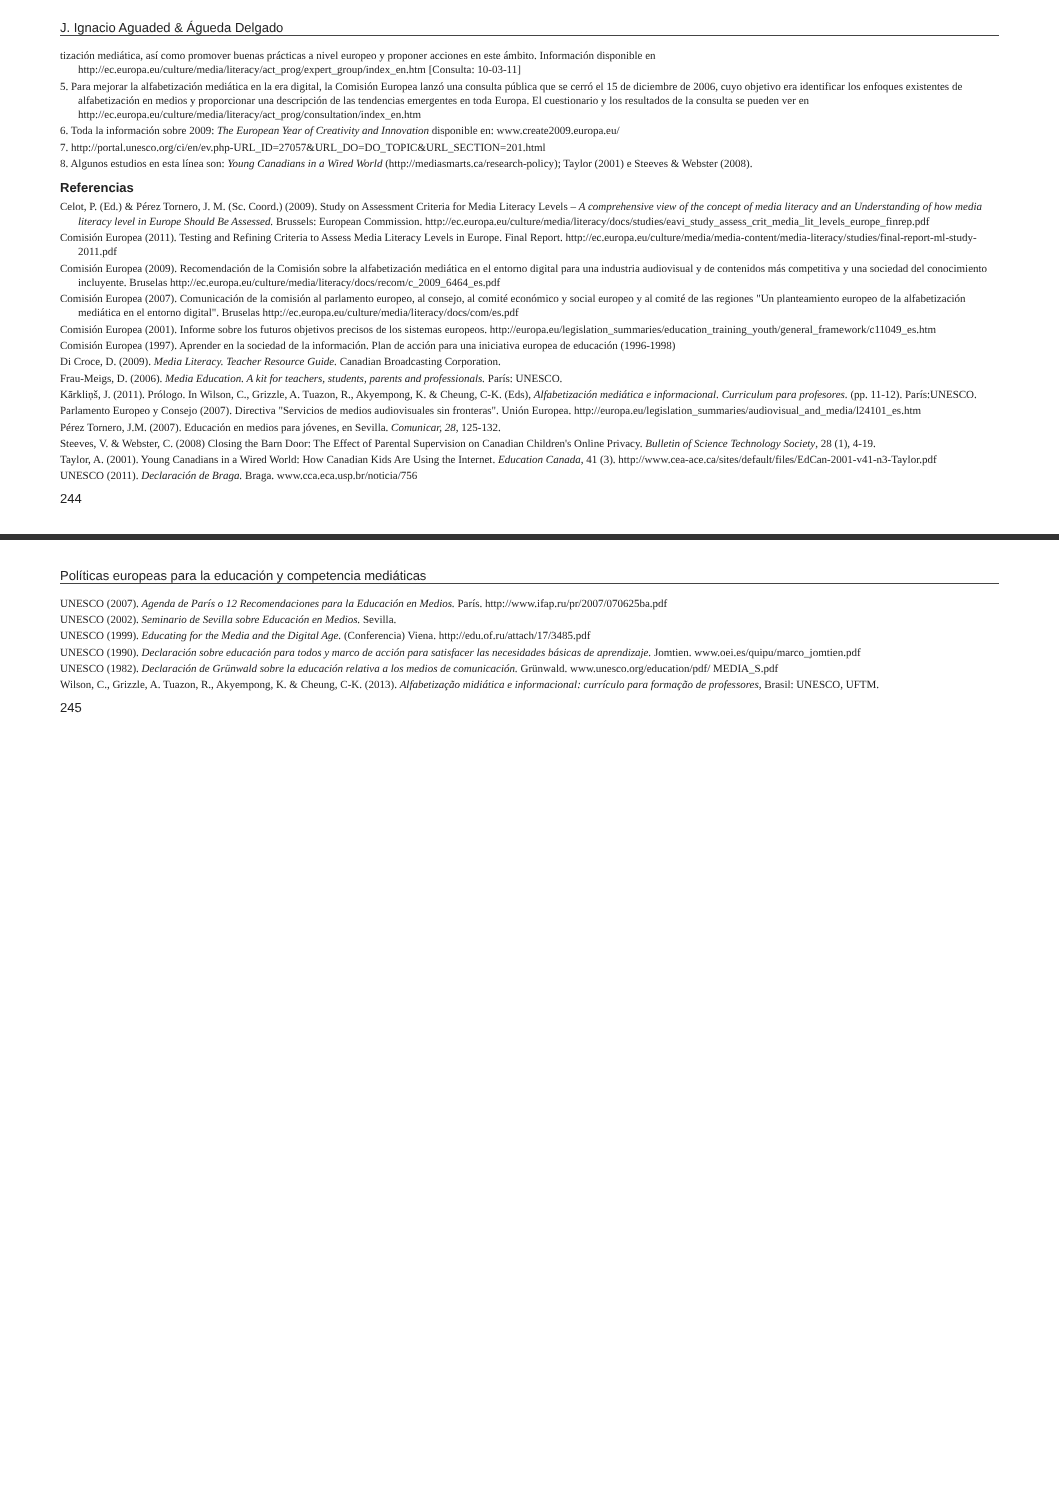J. Ignacio Aguaded & Águeda Delgado
tización mediática, así como promover buenas prácticas a nivel europeo y proponer acciones en este ámbito. Información disponible en http://ec.europa.eu/culture/media/literacy/act_prog/expert_group/index_en.htm [Consulta: 10-03-11]
5. Para mejorar la alfabetización mediática en la era digital, la Comisión Europea lanzó una consulta pública que se cerró el 15 de diciembre de 2006, cuyo objetivo era identificar los enfoques existentes de alfabetización en medios y proporcionar una descripción de las tendencias emergentes en toda Europa. El cuestionario y los resultados de la consulta se pueden ver en http://ec.europa.eu/culture/media/literacy/act_prog/consultation/index_en.htm
6. Toda la información sobre 2009: The European Year of Creativity and Innovation disponible en: www.create2009.europa.eu/
7. http://portal.unesco.org/ci/en/ev.php-URL_ID=27057&URL_DO=DO_TOPIC&URL_SECTION=201.html
8. Algunos estudios en esta línea son: Young Canadians in a Wired World (http://mediasmarts.ca/research-policy); Taylor (2001) e Steeves & Webster (2008).
Referencias
Celot, P. (Ed.) & Pérez Tornero, J. M. (Sc. Coord.) (2009). Study on Assessment Criteria for Media Literacy Levels – A comprehensive view of the concept of media literacy and an Understanding of how media literacy level in Europe Should Be Assessed. Brussels: European Commission. http://ec.europa.eu/culture/media/literacy/docs/studies/eavi_study_assess_crit_media_lit_levels_europe_finrep.pdf
Comisión Europea (2011). Testing and Refining Criteria to Assess Media Literacy Levels in Europe. Final Report. http://ec.europa.eu/culture/media/media-content/media-literacy/studies/final-report-ml-study-2011.pdf
Comisión Europea (2009). Recomendación de la Comisión sobre la alfabetización mediática en el entorno digital para una industria audiovisual y de contenidos más competitiva y una sociedad del conocimiento incluyente. Bruselas http://ec.europa.eu/culture/media/literacy/docs/recom/c_2009_6464_es.pdf
Comisión Europea (2007). Comunicación de la comisión al parlamento europeo, al consejo, al comité económico y social europeo y al comité de las regiones "Un planteamiento europeo de la alfabetización mediática en el entorno digital". Bruselas http://ec.europa.eu/culture/media/literacy/docs/com/es.pdf
Comisión Europea (2001). Informe sobre los futuros objetivos precisos de los sistemas europeos. http://europa.eu/legislation_summaries/education_training_youth/general_framework/c11049_es.htm
Comisión Europea (1997). Aprender en la sociedad de la información. Plan de acción para una iniciativa europea de educación (1996-1998)
Di Croce, D. (2009). Media Literacy. Teacher Resource Guide. Canadian Broadcasting Corporation.
Frau-Meigs, D. (2006). Media Education. A kit for teachers, students, parents and professionals. París: UNESCO.
Kārkliņš, J. (2011). Prólogo. In Wilson, C., Grizzle, A. Tuazon, R., Akyempong, K. & Cheung, C-K. (Eds), Alfabetización mediática e informacional. Curriculum para profesores. (pp. 11-12). París:UNESCO.
Parlamento Europeo y Consejo (2007). Directiva "Servicios de medios audiovisuales sin fronteras". Unión Europea. http://europa.eu/legislation_summaries/audiovisual_and_media/l24101_es.htm
Pérez Tornero, J.M. (2007). Educación en medios para jóvenes, en Sevilla. Comunicar, 28, 125-132.
Steeves, V. & Webster, C. (2008) Closing the Barn Door: The Effect of Parental Supervision on Canadian Children's Online Privacy. Bulletin of Science Technology Society, 28 (1), 4-19.
Taylor, A. (2001). Young Canadians in a Wired World: How Canadian Kids Are Using the Internet. Education Canada, 41 (3). http://www.cea-ace.ca/sites/default/files/EdCan-2001-v41-n3-Taylor.pdf
UNESCO (2011). Declaración de Braga. Braga. www.cca.eca.usp.br/noticia/756
244
Políticas europeas para la educación y competencia mediáticas
UNESCO (2007). Agenda de París o 12 Recomendaciones para la Educación en Medios. París. http://www.ifap.ru/pr/2007/070625ba.pdf
UNESCO (2002). Seminario de Sevilla sobre Educación en Medios. Sevilla.
UNESCO (1999). Educating for the Media and the Digital Age. (Conferencia) Viena. http://edu.of.ru/attach/17/3485.pdf
UNESCO (1990). Declaración sobre educación para todos y marco de acción para satisfacer las necesidades básicas de aprendizaje. Jomtien. www.oei.es/quipu/marco_jomtien.pdf
UNESCO (1982). Declaración de Grünwald sobre la educación relativa a los medios de comunicación. Grünwald. www.unesco.org/education/pdf/ MEDIA_S.pdf
Wilson, C., Grizzle, A. Tuazon, R., Akyempong, K. & Cheung, C-K. (2013). Alfabetização midiática e informacional: currículo para formação de professores, Brasil: UNESCO, UFTM.
245